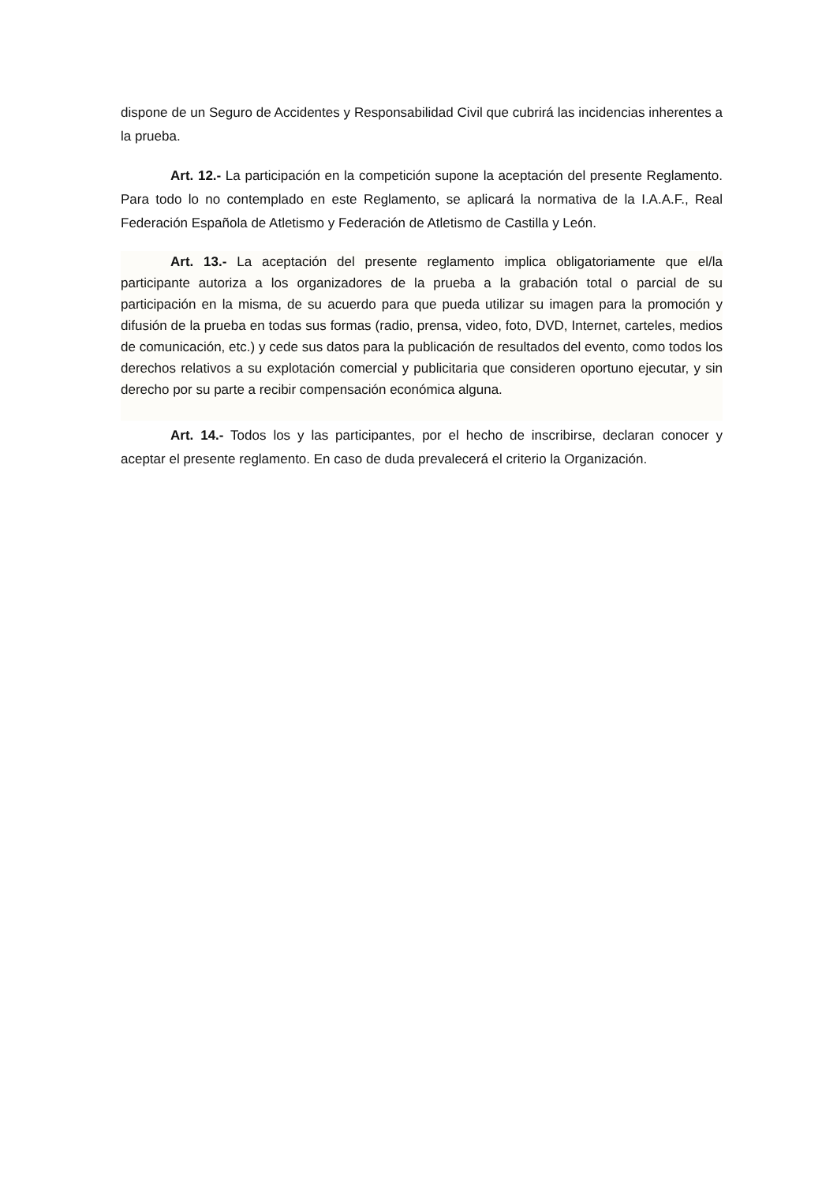dispone de un Seguro de Accidentes y Responsabilidad Civil que cubrirá las incidencias inherentes a la prueba.
Art. 12.- La participación en la competición supone la aceptación del presente Reglamento. Para todo lo no contemplado en este Reglamento, se aplicará la normativa de la I.A.A.F., Real Federación Española de Atletismo y Federación de Atletismo de Castilla y León.
Art. 13.- La aceptación del presente reglamento implica obligatoriamente que el/la participante autoriza a los organizadores de la prueba a la grabación total o parcial de su participación en la misma, de su acuerdo para que pueda utilizar su imagen para la promoción y difusión de la prueba en todas sus formas (radio, prensa, video, foto, DVD, Internet, carteles, medios de comunicación, etc.) y cede sus datos para la publicación de resultados del evento, como todos los derechos relativos a su explotación comercial y publicitaria que consideren oportuno ejecutar, y sin derecho por su parte a recibir compensación económica alguna.
Art. 14.- Todos los y las participantes, por el hecho de inscribirse, declaran conocer y aceptar el presente reglamento. En caso de duda prevalecerá el criterio la Organización.